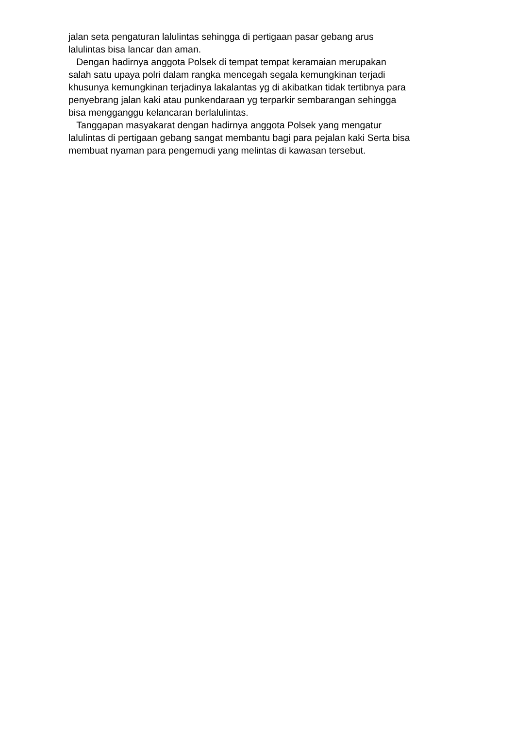jalan seta pengaturan lalulintas sehingga di pertigaan pasar gebang arus
lalulintas bisa lancar dan aman.
Dengan hadirnya anggota Polsek di tempat tempat keramaian merupakan
salah satu upaya polri dalam rangka mencegah segala kemungkinan terjadi
khusunya kemungkinan terjadinya lakalantas yg di akibatkan tidak tertibnya para
penyebrang jalan kaki atau punkendaraan yg terparkir sembarangan sehingga
bisa mengganggu kelancaran berlalulintas.
Tanggapan masyakarat dengan hadirnya anggota Polsek yang mengatur
lalulintas di pertigaan gebang sangat membantu bagi para pejalan kaki Serta bisa
membuat nyaman para pengemudi yang melintas di kawasan tersebut.